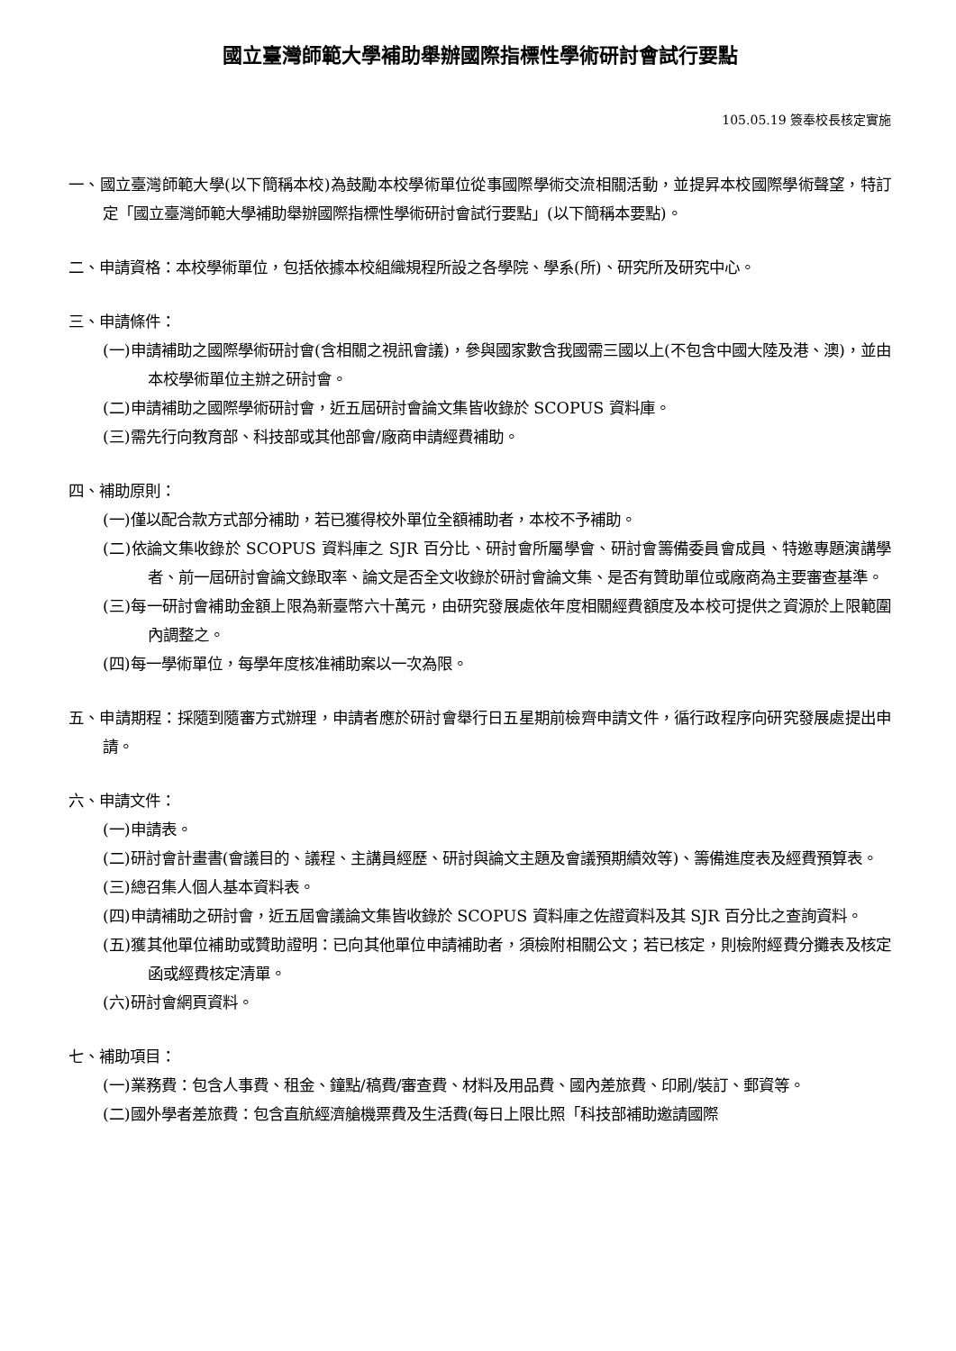國立臺灣師範大學補助舉辦國際指標性學術研討會試行要點
105.05.19 簽奉校長核定實施
一、國立臺灣師範大學(以下簡稱本校)為鼓勵本校學術單位從事國際學術交流相關活動，並提昇本校國際學術聲望，特訂定「國立臺灣師範大學補助舉辦國際指標性學術研討會試行要點」(以下簡稱本要點)。
二、申請資格：本校學術單位，包括依據本校組織規程所設之各學院、學系(所)、研究所及研究中心。
三、申請條件：
(一)申請補助之國際學術研討會(含相關之視訊會議)，參與國家數含我國需三國以上(不包含中國大陸及港、澳)，並由本校學術單位主辦之研討會。
(二)申請補助之國際學術研討會，近五屆研討會論文集皆收錄於 SCOPUS 資料庫。
(三)需先行向教育部、科技部或其他部會/廠商申請經費補助。
四、補助原則：
(一)僅以配合款方式部分補助，若已獲得校外單位全額補助者，本校不予補助。
(二)依論文集收錄於 SCOPUS 資料庫之 SJR 百分比、研討會所屬學會、研討會籌備委員會成員、特邀專題演講學者、前一屆研討會論文錄取率、論文是否全文收錄於研討會論文集、是否有贊助單位或廠商為主要審查基準。
(三)每一研討會補助金額上限為新臺幣六十萬元，由研究發展處依年度相關經費額度及本校可提供之資源於上限範圍內調整之。
(四)每一學術單位，每學年度核准補助案以一次為限。
五、申請期程：採隨到隨審方式辦理，申請者應於研討會舉行日五星期前檢齊申請文件，循行政程序向研究發展處提出申請。
六、申請文件：
(一)申請表。
(二)研討會計畫書(會議目的、議程、主講員經歷、研討與論文主題及會議預期績效等)、籌備進度表及經費預算表。
(三)總召集人個人基本資料表。
(四)申請補助之研討會，近五屆會議論文集皆收錄於 SCOPUS 資料庫之佐證資料及其 SJR 百分比之查詢資料。
(五)獲其他單位補助或贊助證明：已向其他單位申請補助者，須檢附相關公文；若已核定，則檢附經費分攤表及核定函或經費核定清單。
(六)研討會網頁資料。
七、補助項目：
(一)業務費：包含人事費、租金、鐘點/稿費/審查費、材料及用品費、國內差旅費、印刷/裝訂、郵資等。
(二)國外學者差旅費：包含直航經濟艙機票費及生活費(每日上限比照「科技部補助邀請國際